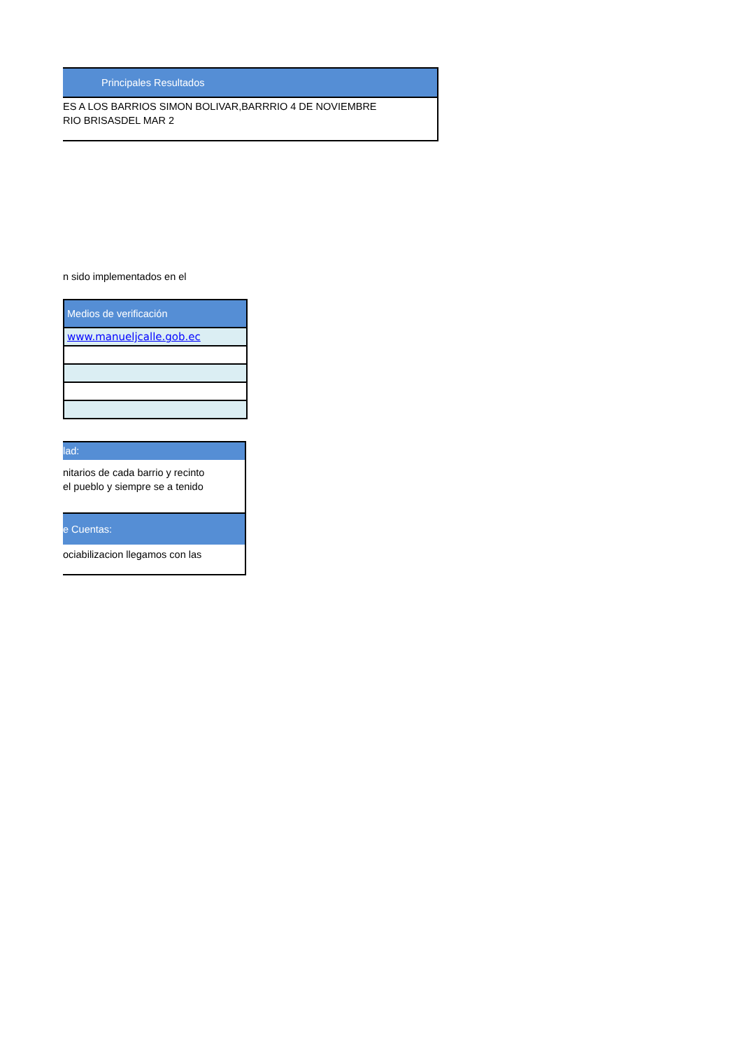Principales Resultados
ES A LOS BARRIOS SIMON BOLIVAR,BARRRIO 4 DE NOVIEMBRE
RIO BRISASDEL MAR 2
n sido implementados en el
| Medios de verificación |
| www.manueljcalle.gob.ec |
lad:
nitarios de cada barrio y recinto
el pueblo y siempre se a tenido
e Cuentas:
ociabilizacion llegamos con las